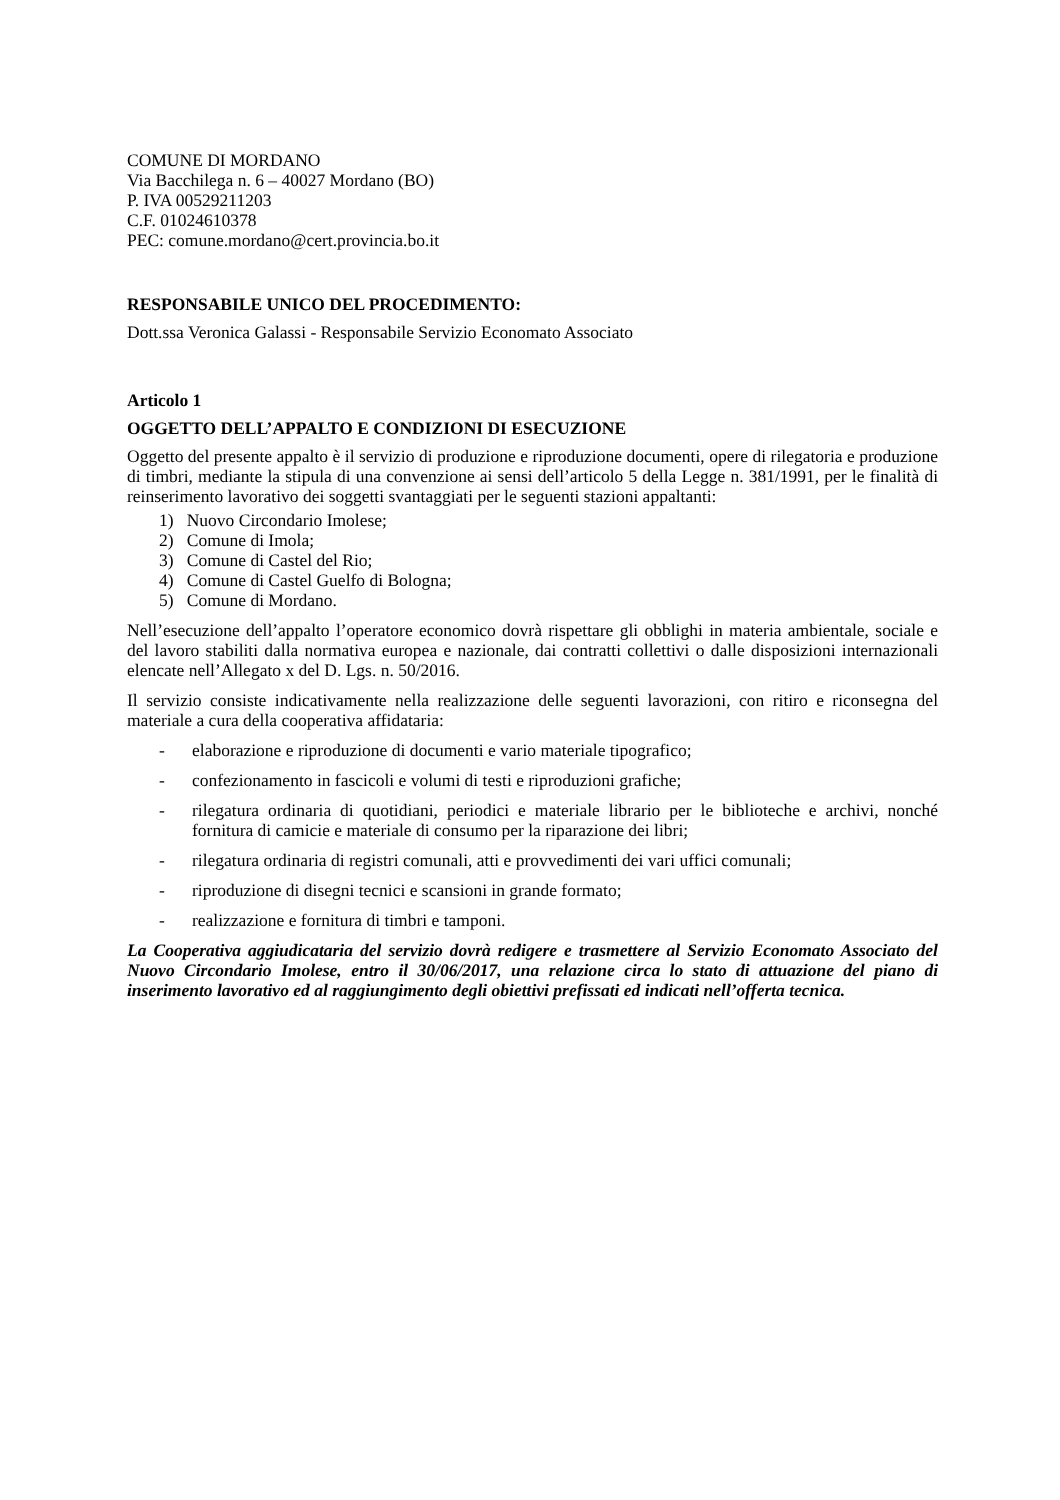COMUNE DI MORDANO
Via Bacchilega n. 6 – 40027 Mordano (BO)
P. IVA 00529211203
C.F. 01024610378
PEC: comune.mordano@cert.provincia.bo.it
RESPONSABILE UNICO DEL PROCEDIMENTO:
Dott.ssa Veronica Galassi - Responsabile Servizio Economato Associato
Articolo 1
OGGETTO DELL’APPALTO E CONDIZIONI DI ESECUZIONE
Oggetto del presente appalto è il servizio di produzione e riproduzione documenti, opere di rilegatoria e produzione di timbri, mediante la stipula di una convenzione ai sensi dell’articolo 5 della Legge n. 381/1991, per le finalità di reinserimento lavorativo dei soggetti svantaggiati per le seguenti stazioni appaltanti:
1) Nuovo Circondario Imolese;
2) Comune di Imola;
3) Comune di Castel del Rio;
4) Comune di Castel Guelfo di Bologna;
5) Comune di Mordano.
Nell’esecuzione dell’appalto l’operatore economico dovrà rispettare gli obblighi in materia ambientale, sociale e del lavoro stabiliti dalla normativa europea e nazionale, dai contratti collettivi o dalle disposizioni internazionali elencate nell’Allegato x del D. Lgs. n. 50/2016.
Il servizio consiste indicativamente nella realizzazione delle seguenti lavorazioni, con ritiro e riconsegna del materiale a cura della cooperativa affidataria:
- elaborazione e riproduzione di documenti e vario materiale tipografico;
- confezionamento in fascicoli e volumi di testi e riproduzioni grafiche;
- rilegatura ordinaria di quotidiani, periodici e materiale librario per le biblioteche e archivi, nonché fornitura di camicie e materiale di consumo per la riparazione dei libri;
- rilegatura ordinaria di registri comunali, atti e provvedimenti dei vari uffici comunali;
- riproduzione di disegni tecnici e scansioni in grande formato;
- realizzazione e fornitura di timbri e tamponi.
La Cooperativa aggiudicataria del servizio dovrà redigere e trasmettere al Servizio Economato Associato del Nuovo Circondario Imolese, entro il 30/06/2017, una relazione circa lo stato di attuazione del piano di inserimento lavorativo ed al raggiungimento degli obiettivi prefissati ed indicati nell’offerta tecnica.